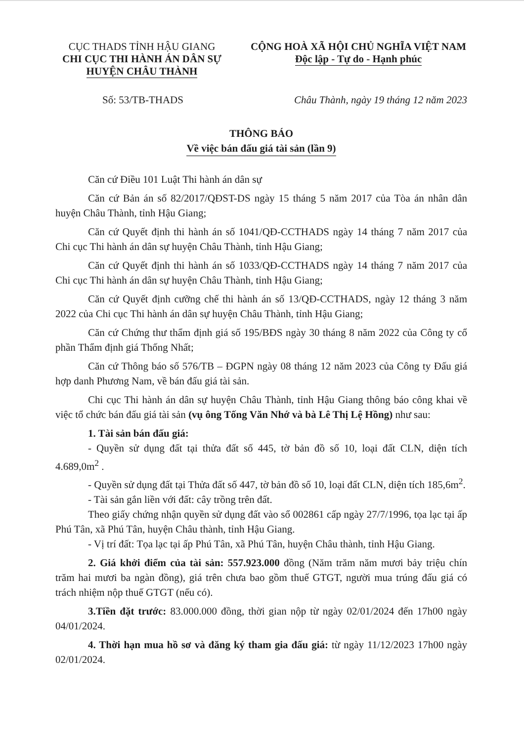CỤC THADS TỈNH HẬU GIANG
CHI CỤC THI HÀNH ÁN DÂN SỰ
HUYỆN CHÂU THÀNH
CỘNG HOÀ XÃ HỘI CHỦ NGHĨA VIỆT NAM
Độc lập - Tự do - Hạnh phúc
Số: 53/TB-THADS Châu Thành, ngày 19 tháng 12 năm 2023
THÔNG BÁO
Về việc bán đấu giá tài sản (lần 9)
Căn cứ Điều 101 Luật Thi hành án dân sự
Căn cứ Bản án số 82/2017/QĐST-DS ngày 15 tháng 5 năm 2017 của Tòa án nhân dân huyện Châu Thành, tỉnh Hậu Giang;
Căn cứ Quyết định thi hành án số 1041/QĐ-CCTHADS ngày 14 tháng 7 năm 2017 của Chi cục Thi hành án dân sự huyện Châu Thành, tỉnh Hậu Giang;
Căn cứ Quyết định thi hành án số 1033/QĐ-CCTHADS ngày 14 tháng 7 năm 2017 của Chi cục Thi hành án dân sự huyện Châu Thành, tỉnh Hậu Giang;
Căn cứ Quyết định cưỡng chế thi hành án số 13/QĐ-CCTHADS, ngày 12 tháng 3 năm 2022 của Chi cục Thi hành án dân sự huyện Châu Thành, tỉnh Hậu Giang;
Căn cứ Chứng thư thẩm định giá số 195/BĐS ngày 30 tháng 8 năm 2022 của Công ty cổ phần Thẩm định giá Thống Nhất;
Căn cứ Thông báo số 576/TB – ĐGPN ngày 08 tháng 12 năm 2023 của Công ty Đấu giá hợp danh Phương Nam, về bán đấu giá tài sản.
Chi cục Thi hành án dân sự huyện Châu Thành, tỉnh Hậu Giang thông báo công khai về việc tổ chức bán đấu giá tài sản (vụ ông Tống Văn Nhớ và bà Lê Thị Lệ Hồng) như sau:
1. Tài sản bán đấu giá:
- Quyền sử dụng đất tại thửa đất số 445, tờ bản đồ số 10, loại đất CLN, diện tích 4.689,0m<sup>2</sup> .
- Quyền sử dụng đất tại Thửa đất số 447, tờ bản đồ số 10, loại đất CLN, diện tích 185,6m<sup>2</sup>.
- Tài sản gắn liền với đất: cây trồng trên đất.
Theo giấy chứng nhận quyền sử dụng đất vào sổ 002861 cấp ngày 27/7/1996, tọa lạc tại ấp Phú Tân, xã Phú Tân, huyện Châu thành, tỉnh Hậu Giang.
- Vị trí đất: Tọa lạc tại ấp Phú Tân, xã Phú Tân, huyện Châu thành, tỉnh Hậu Giang.
2. Giá khởi điểm của tài sản: 557.923.000 đồng (Năm trăm năm mươi bảy triệu chín trăm hai mươi ba ngàn đồng), giá trên chưa bao gồm thuế GTGT, người mua trúng đấu giá có trách nhiệm nộp thuế GTGT (nếu có).
3.Tiền đặt trước: 83.000.000 đồng, thời gian nộp từ ngày 02/01/2024 đến 17h00 ngày 04/01/2024.
4. Thời hạn mua hồ sơ và đăng ký tham gia đấu giá: từ ngày 11/12/2023 17h00 ngày 02/01/2024.